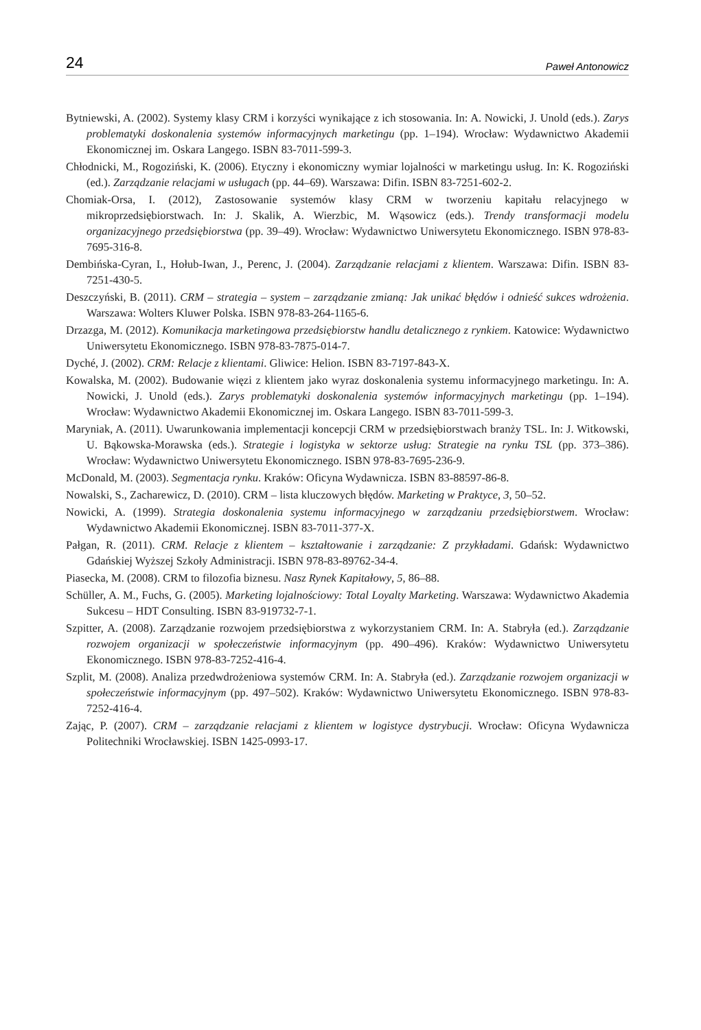24 Paweł Antonowicz
Bytniewski, A. (2002). Systemy klasy CRM i korzyści wynikające z ich stosowania. In: A. Nowicki, J. Unold (eds.). Zarys problematyki doskonalenia systemów informacyjnych marketingu (pp. 1–194). Wrocław: Wydawnictwo Akademii Ekonomicznej im. Oskara Langego. ISBN 83-7011-599-3.
Chłodnicki, M., Rogoziński, K. (2006). Etyczny i ekonomiczny wymiar lojalności w marketingu usług. In: K. Rogoziński (ed.). Zarządzanie relacjami w usługach (pp. 44–69). Warszawa: Difin. ISBN 83-7251-602-2.
Chomiak-Orsa, I. (2012), Zastosowanie systemów klasy CRM w tworzeniu kapitału relacyjnego w mikroprzedsiębiorstwach. In: J. Skalik, A. Wierzbic, M. Wąsowicz (eds.). Trendy transformacji modelu organizacyjnego przedsiębiorstwa (pp. 39–49). Wrocław: Wydawnictwo Uniwersytetu Ekonomicznego. ISBN 978-83-7695-316-8.
Dembińska-Cyran, I., Hołub-Iwan, J., Perenc, J. (2004). Zarządzanie relacjami z klientem. Warszawa: Difin. ISBN 83-7251-430-5.
Deszczyński, B. (2011). CRM – strategia – system – zarządzanie zmianą: Jak unikać błędów i odnieść sukces wdrożenia. Warszawa: Wolters Kluwer Polska. ISBN 978-83-264-1165-6.
Drzazga, M. (2012). Komunikacja marketingowa przedsiębiorstw handlu detalicznego z rynkiem. Katowice: Wydawnictwo Uniwersytetu Ekonomicznego. ISBN 978-83-7875-014-7.
Dyché, J. (2002). CRM: Relacje z klientami. Gliwice: Helion. ISBN 83-7197-843-X.
Kowalska, M. (2002). Budowanie więzi z klientem jako wyraz doskonalenia systemu informacyjnego marketingu. In: A. Nowicki, J. Unold (eds.). Zarys problematyki doskonalenia systemów informacyjnych marketingu (pp. 1–194). Wrocław: Wydawnictwo Akademii Ekonomicznej im. Oskara Langego. ISBN 83-7011-599-3.
Maryniak, A. (2011). Uwarunkowania implementacji koncepcji CRM w przedsiębiorstwach branży TSL. In: J. Witkowski, U. Bąkowska-Morawska (eds.). Strategie i logistyka w sektorze usług: Strategie na rynku TSL (pp. 373–386). Wrocław: Wydawnictwo Uniwersytetu Ekonomicznego. ISBN 978-83-7695-236-9.
McDonald, M. (2003). Segmentacja rynku. Kraków: Oficyna Wydawnicza. ISBN 83-88597-86-8.
Nowalski, S., Zacharewicz, D. (2010). CRM – lista kluczowych błędów. Marketing w Praktyce, 3, 50–52.
Nowicki, A. (1999). Strategia doskonalenia systemu informacyjnego w zarządzaniu przedsiębiorstwem. Wrocław: Wydawnictwo Akademii Ekonomicznej. ISBN 83-7011-377-X.
Pałgan, R. (2011). CRM. Relacje z klientem – kształtowanie i zarządzanie: Z przykładami. Gdańsk: Wydawnictwo Gdańskiej Wyższej Szkoły Administracji. ISBN 978-83-89762-34-4.
Piasecka, M. (2008). CRM to filozofia biznesu. Nasz Rynek Kapitałowy, 5, 86–88.
Schüller, A. M., Fuchs, G. (2005). Marketing lojalnościowy: Total Loyalty Marketing. Warszawa: Wydawnictwo Akademia Sukcesu – HDT Consulting. ISBN 83-919732-7-1.
Szpitter, A. (2008). Zarządzanie rozwojem przedsiębiorstwa z wykorzystaniem CRM. In: A. Stabryła (ed.). Zarządzanie rozwojem organizacji w społeczeństwie informacyjnym (pp. 490–496). Kraków: Wydawnictwo Uniwersytetu Ekonomicznego. ISBN 978-83-7252-416-4.
Szplit, M. (2008). Analiza przedwdrożeniowa systemów CRM. In: A. Stabryła (ed.). Zarządzanie rozwojem organizacji w społeczeństwie informacyjnym (pp. 497–502). Kraków: Wydawnictwo Uniwersytetu Ekonomicznego. ISBN 978-83-7252-416-4.
Zając, P. (2007). CRM – zarządzanie relacjami z klientem w logistyce dystrybucji. Wrocław: Oficyna Wydawnicza Politechniki Wrocławskiej. ISBN 1425-0993-17.